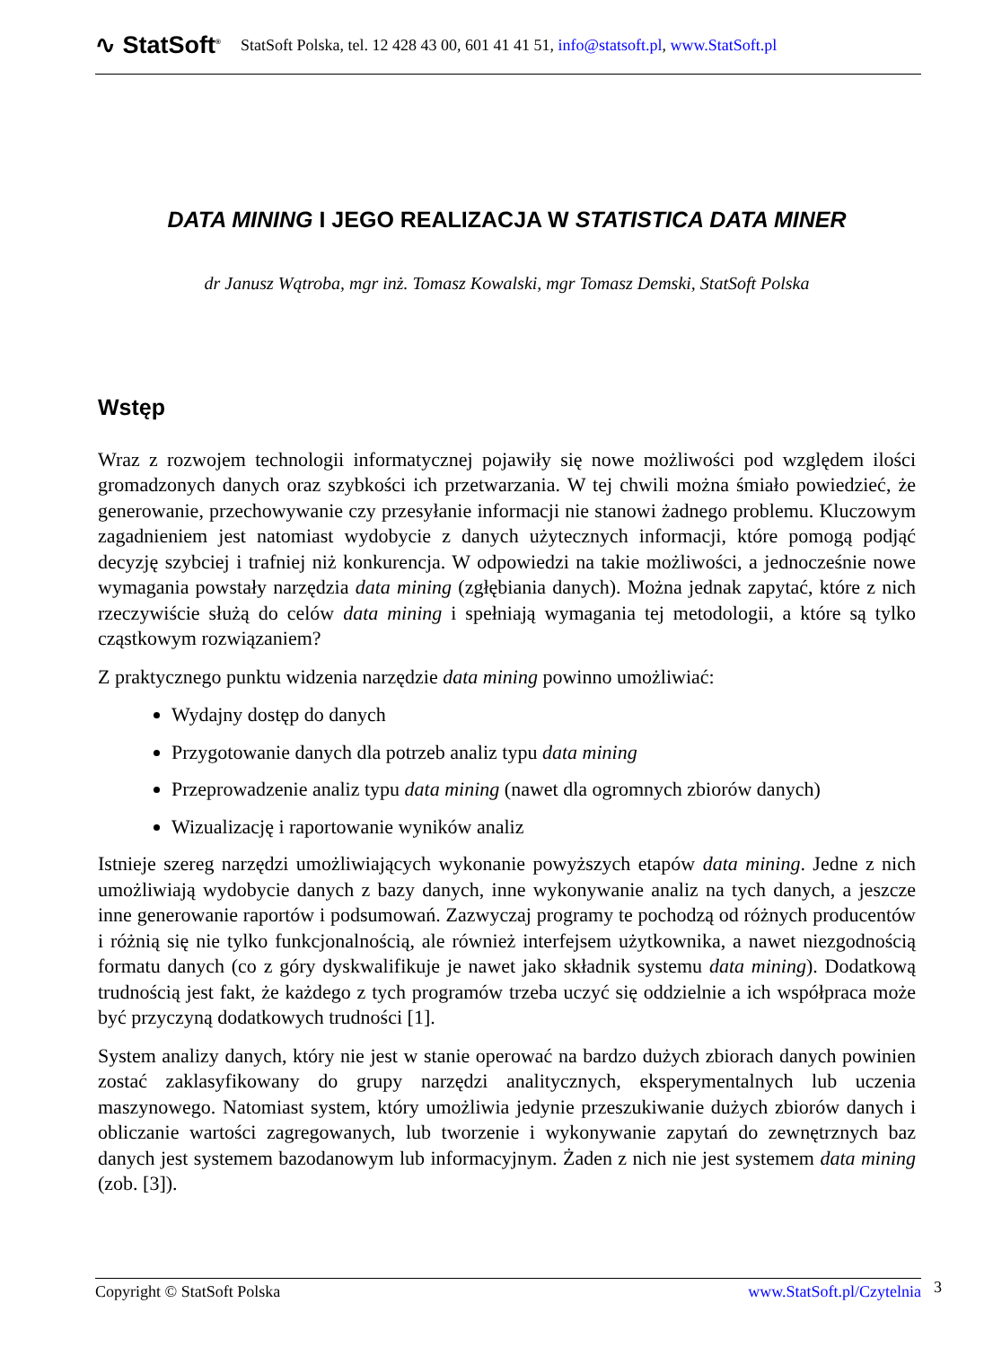∿ StatSoft<sup>®</sup> StatSoft Polska, tel. 12 428 43 00, 601 41 41 51, info@statsoft.pl, www.StatSoft.pl
DATA MINING I JEGO REALIZACJA W STATISTICA DATA MINER
dr Janusz Wątroba, mgr inż. Tomasz Kowalski, mgr Tomasz Demski, StatSoft Polska
Wstęp
Wraz z rozwojem technologii informatycznej pojawiły się nowe możliwości pod względem ilości gromadzonych danych oraz szybkości ich przetwarzania. W tej chwili można śmiało powiedzieć, że generowanie, przechowywanie czy przesyłanie informacji nie stanowi żadnego problemu. Kluczowym zagadnieniem jest natomiast wydobycie z danych użytecznych informacji, które pomogą podjąć decyzję szybciej i trafniej niż konkurencja. W odpowiedzi na takie możliwości, a jednocześnie nowe wymagania powstały narzędzia data mining (zgłębiania danych). Można jednak zapytać, które z nich rzeczywiście służą do celów data mining i spełniają wymagania tej metodologii, a które są tylko cząstkowym rozwiązaniem?
Z praktycznego punktu widzenia narzędzie data mining powinno umożliwiać:
Wydajny dostęp do danych
Przygotowanie danych dla potrzeb analiz typu data mining
Przeprowadzenie analiz typu data mining (nawet dla ogromnych zbiorów danych)
Wizualizację i raportowanie wyników analiz
Istnieje szereg narzędzi umożliwiających wykonanie powyższych etapów data mining. Jedne z nich umożliwiają wydobycie danych z bazy danych, inne wykonywanie analiz na tych danych, a jeszcze inne generowanie raportów i podsumowań. Zazwyczaj programy te pochodzą od różnych producentów i różnią się nie tylko funkcjonalnością, ale również interfejsem użytkownika, a nawet niezgodnością formatu danych (co z góry dyskwalifikuje je nawet jako składnik systemu data mining). Dodatkową trudnością jest fakt, że każdego z tych programów trzeba uczyć się oddzielnie a ich współpraca może być przyczyną dodatkowych trudności [1].
System analizy danych, który nie jest w stanie operować na bardzo dużych zbiorach danych powinien zostać zaklasyfikowany do grupy narzędzi analitycznych, eksperymentalnych lub uczenia maszynowego. Natomiast system, który umożliwia jedynie przeszukiwanie dużych zbiorów danych i obliczanie wartości zagregowanych, lub tworzenie i wykonywanie zapytań do zewnętrznych baz danych jest systemem bazodanowym lub informacyjnym. Żaden z nich nie jest systemem data mining (zob. [3]).
Copyright © StatSoft Polska www.StatSoft.pl/Czytelnia 3